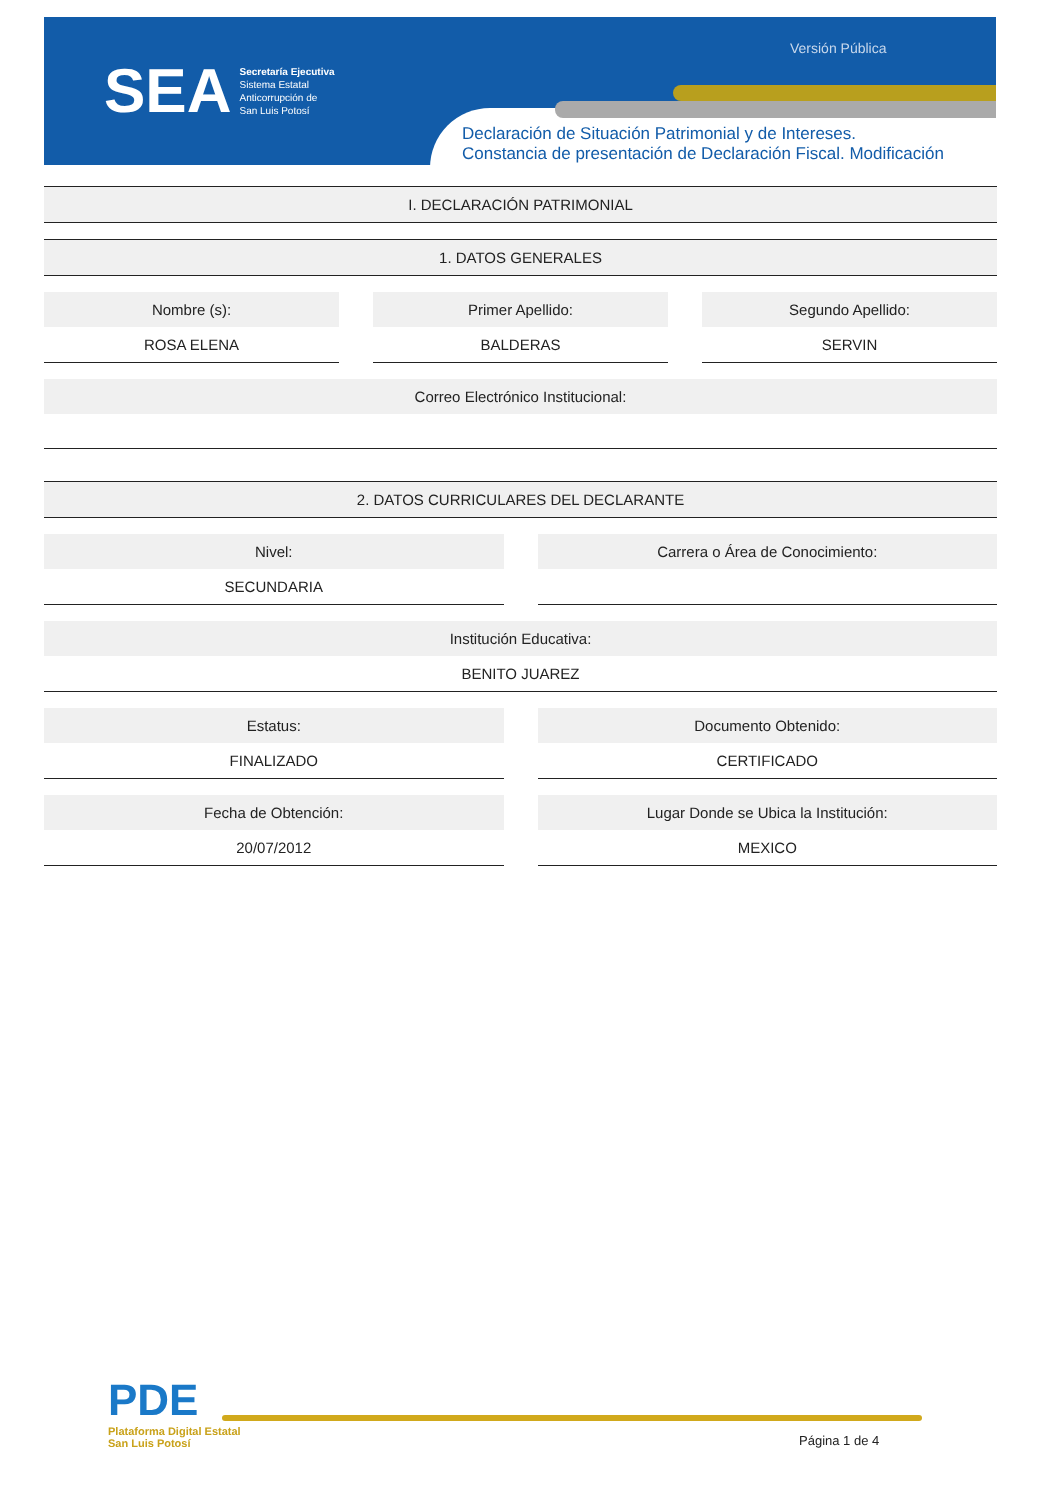SEA
Secretaría Ejecutiva
Sistema Estatal
Anticorrupción de
San Luis Potosí
Versión Pública
Declaración de Situación Patrimonial y de Intereses.
Constancia de presentación de Declaración Fiscal. Modificación
I. DECLARACIÓN PATRIMONIAL
1. DATOS GENERALES
Nombre (s):
ROSA ELENA
Primer Apellido:
BALDERAS
Segundo Apellido:
SERVIN
Correo Electrónico Institucional:
2. DATOS CURRICULARES DEL DECLARANTE
Nivel:
SECUNDARIA
Carrera o Área de Conocimiento:
Institución Educativa:
BENITO JUAREZ
Estatus:
FINALIZADO
Documento Obtenido:
CERTIFICADO
Fecha de Obtención:
20/07/2012
Lugar Donde se Ubica la Institución:
MEXICO
PDE
Plataforma Digital Estatal
San Luis Potosí
Página 1 de 4